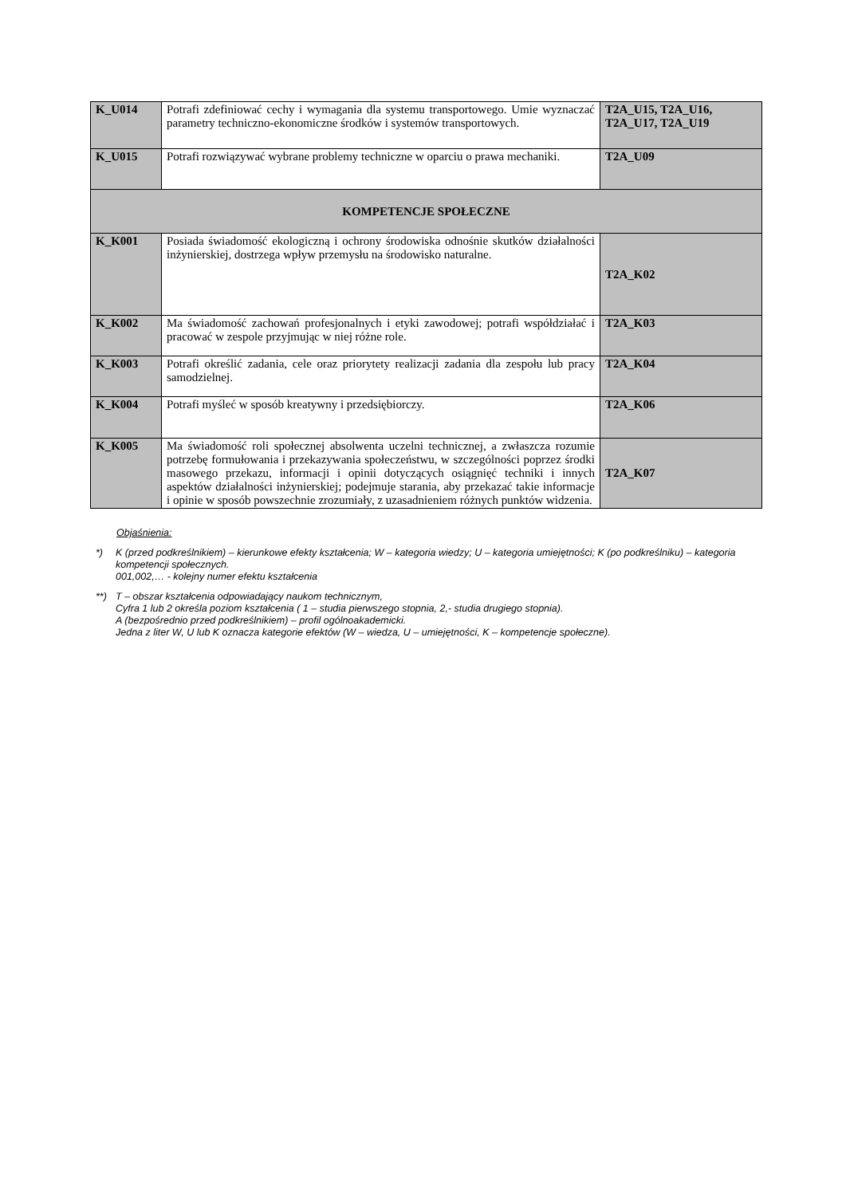| K_U014 | Potrafi zdefiniować cechy i wymagania dla systemu transportowego. Umie wyznaczać parametry techniczno-ekonomiczne środków i systemów transportowych. | T2A_U15, T2A_U16, T2A_U17, T2A_U19 |
| K_U015 | Potrafi rozwiązywać wybrane problemy techniczne w oparciu o prawa mechaniki. | T2A_U09 |
| KOMPETENCJE SPOŁECZNE | | |
| K_K001 | Posiada świadomość ekologiczną i ochrony środowiska odnośnie skutków działalności inżynierskiej, dostrzega wpływ przemysłu na środowisko naturalne. | T2A_K02 |
| K_K002 | Ma świadomość zachowań profesjonalnych i etyki zawodowej; potrafi współdziałać i pracować w zespole przyjmując w niej różne role. | T2A_K03 |
| K_K003 | Potrafi określić zadania, cele oraz priorytety realizacji zadania dla zespołu lub pracy samodzielnej. | T2A_K04 |
| K_K004 | Potrafi myśleć w sposób kreatywny i przedsiębiorczy. | T2A_K06 |
| K_K005 | Ma świadomość roli społecznej absolwenta uczelni technicznej, a zwłaszcza rozumie potrzebę formułowania i przekazywania społeczeństwu, w szczególności poprzez środki masowego przekazu, informacji i opinii dotyczących osiągnięć techniki i innych aspektów działalności inżynierskiej; podejmuje starania, aby przekazać takie informacje i opinie w sposób powszechnie zrozumiały, z uzasadnieniem różnych punktów widzenia. | T2A_K07 |
Objaśnienia:
*) K (przed podkreślnikiem) – kierunkowe efekty kształcenia; W – kategoria wiedzy; U – kategoria umiejętności; K (po podkreślniku) – kategoria kompetencji społecznych.
001,002,… - kolejny numer efektu kształcenia
**) T – obszar kształcenia odpowiadający naukom technicznym,
Cyfra 1 lub 2 określa poziom kształcenia ( 1 – studia pierwszego stopnia, 2,- studia drugiego stopnia).
A (bezpośrednio przed podkreślnikiem) – profil ogólnoakademicki.
Jedna z liter W, U lub K oznacza kategorie efektów (W – wiedza, U – umiejętności, K – kompetencje społeczne).